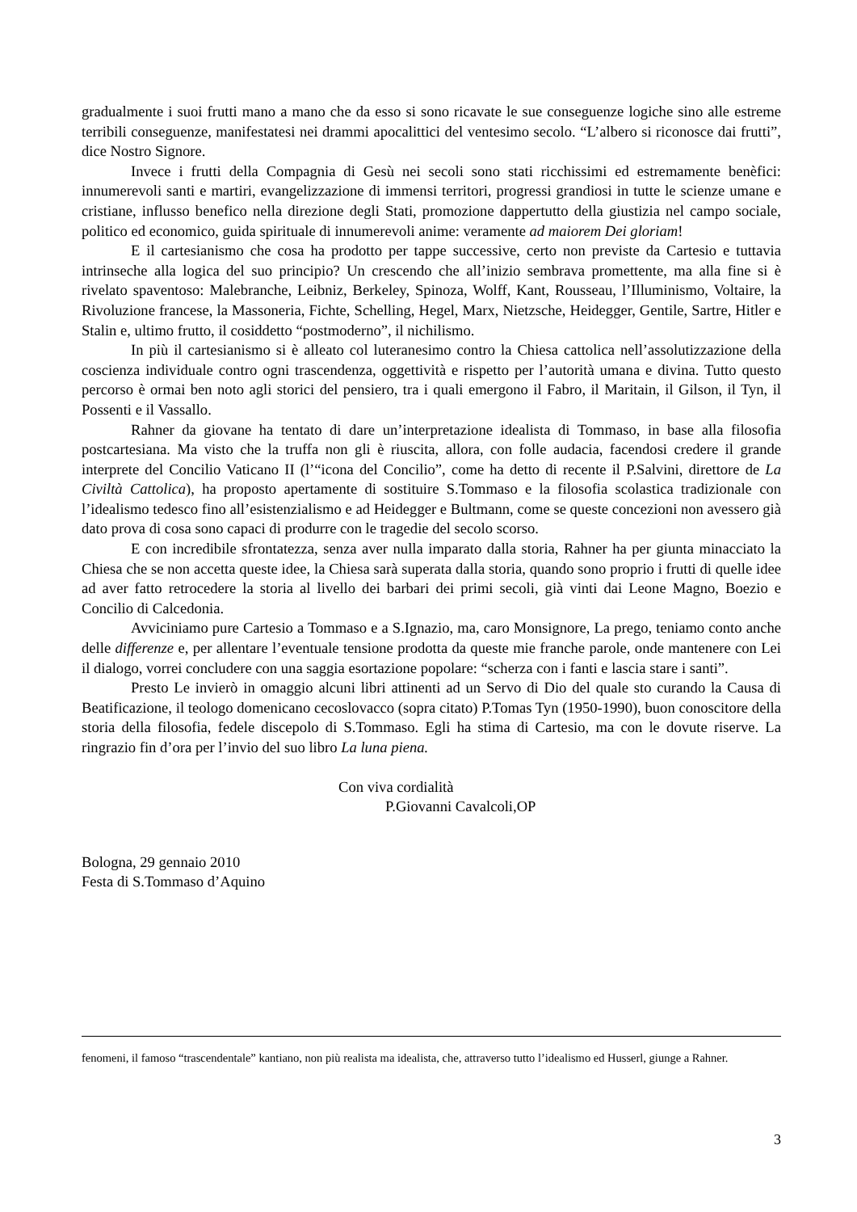gradualmente i suoi frutti mano a mano che da esso si sono ricavate le sue conseguenze logiche sino alle estreme terribili conseguenze, manifestatesi nei drammi apocalittici del ventesimo secolo. “L’albero si riconosce dai frutti”, dice Nostro Signore.
Invece i frutti della Compagnia di Gesù nei secoli sono stati ricchissimi ed estremamente benèfici: innumerevoli santi e martiri, evangelizzazione di immensi territori, progressi grandiosi in tutte le scienze umane e cristiane, influsso benefico nella direzione degli Stati, promozione dappertutto della giustizia nel campo sociale, politico ed economico, guida spirituale di innumerevoli anime: veramente ad maiorem Dei gloriam!
E il cartesianismo che cosa ha prodotto per tappe successive, certo non previste da Cartesio e tuttavia intrinseche alla logica del suo principio? Un crescendo che all’inizio sembrava promettente, ma alla fine si è rivelato spaventoso: Malebranche, Leibniz, Berkeley, Spinoza, Wolff, Kant, Rousseau, l’Illuminismo, Voltaire, la Rivoluzione francese, la Massoneria, Fichte, Schelling, Hegel, Marx, Nietzsche, Heidegger, Gentile, Sartre, Hitler e Stalin e, ultimo frutto, il cosiddetto “postmoderno”, il nichilismo.
In più il cartesianismo si è alleato col luteranesimo contro la Chiesa cattolica nell’assolutizzazione della coscienza individuale contro ogni trascendenza, oggettività e rispetto per l’autorità umana e divina. Tutto questo percorso è ormai ben noto agli storici del pensiero, tra i quali emergono il Fabro, il Maritain, il Gilson, il Tyn, il Possenti e il Vassallo.
Rahner da giovane ha tentato di dare un’interpretazione idealista di Tommaso, in base alla filosofia postcartesiana. Ma visto che la truffa non gli è riuscita, allora, con folle audacia, facendosi credere il grande interprete del Concilio Vaticano II (l’“icona del Concilio”, come ha detto di recente il P.Salvini, direttore de La Civiltà Cattolica), ha proposto apertamente di sostituire S.Tommaso e la filosofia scolastica tradizionale con l’idealismo tedesco fino all’esistenzialismo e ad Heidegger e Bultmann, come se queste concezioni non avessero già dato prova di cosa sono capaci di produrre con le tragedie del secolo scorso.
E con incredibile sfrontatezza, senza aver nulla imparato dalla storia, Rahner ha per giunta minacciato la Chiesa che se non accetta queste idee, la Chiesa sarà superata dalla storia, quando sono proprio i frutti di quelle idee ad aver fatto retrocedere la storia al livello dei barbari dei primi secoli, già vinti dai Leone Magno, Boezio e Concilio di Calcedonia.
Avviciniamo pure Cartesio a Tommaso e a S.Ignazio, ma, caro Monsignore, La prego, teniamo conto anche delle differenze e, per allentare l’eventuale tensione prodotta da queste mie franche parole, onde mantenere con Lei il dialogo, vorrei concludere con una saggia esortazione popolare: “scherza con i fanti e lascia stare i santi”.
Presto Le invierò in omaggio alcuni libri attinenti ad un Servo di Dio del quale sto curando la Causa di Beatificazione, il teologo domenicano cecoslovacco (sopra citato) P.Tomas Tyn (1950-1990), buon conoscitore della storia della filosofia, fedele discepolo di S.Tommaso. Egli ha stima di Cartesio, ma con le dovute riserve. La ringrazio fin d’ora per l’invio del suo libro La luna piena.
Con viva cordialità
P.Giovanni Cavalcoli,OP
Bologna, 29 gennaio 2010
Festa di S.Tommaso d’Aquino
fenomeni, il famoso “trascendentale” kantiano, non più realista ma idealista, che, attraverso tutto l’idealismo ed Husserl, giunge a Rahner.
3